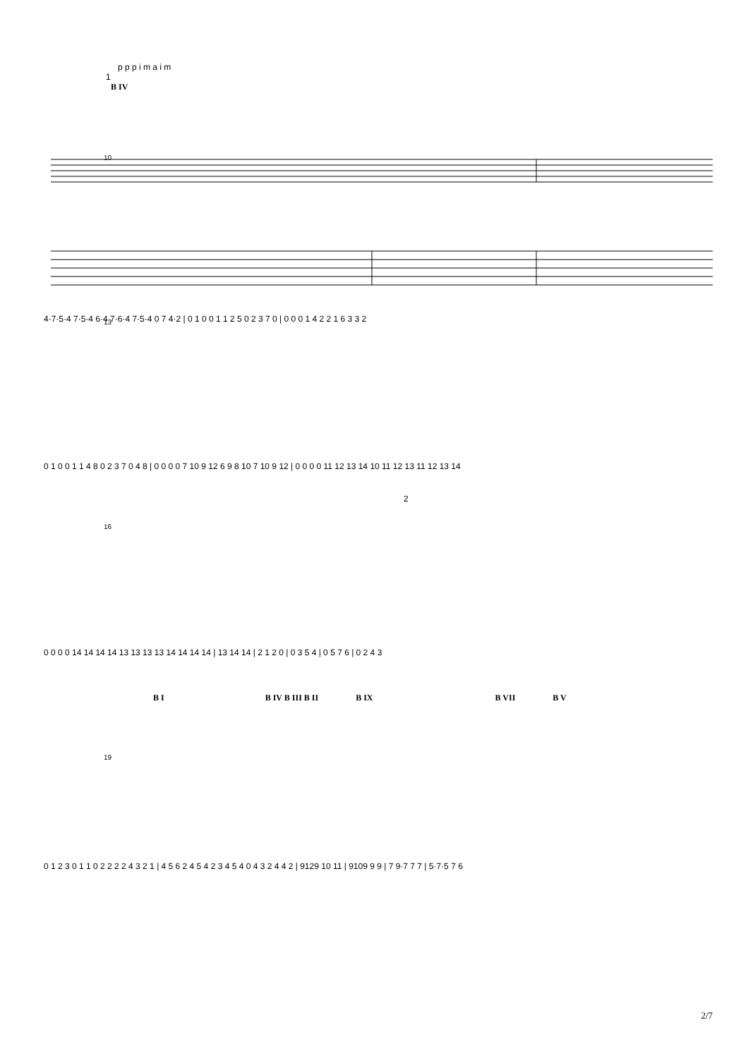p p p i m a i m
1
B IV
10
4·7·5·4 7·5·4 6·4 7·6·4 7·5·4 0 7 4·2 | 0 1 0 0 1 1 2 5 0 2 3 7 0 | 0 0 0 1 4 2 2 1 6 3 3 2
13
0 1 0 0 1 1 4 8 0 2 3 7 0 4 8 | 0 0 0 0 7 10 9 12 6 9 8 10 7 10 9 12 | 0 0 0 0 11 12 13 14 10 11 12 13 11 12 13 14
2
16
0 0 0 0 14 14 14 14 13 13 13 13 14 14 14 14 | 13 14 14 | 2 1 2 0 | 0 3 5 4 | 0 5 7 6 | 0 2 4 3
B I B IV B III B II B IX B VII B V
19
0 1 2 3 0 1 1 0 2 2 2 2 4 3 2 1 | 4 5 6 2 4 5 4 2 3 4 5 4 0 4 3 2 4 4 2 | 9129 10 11 | 9109 9 9 | 7 9·7 7 7 | 5·7·5 7 6
2/7